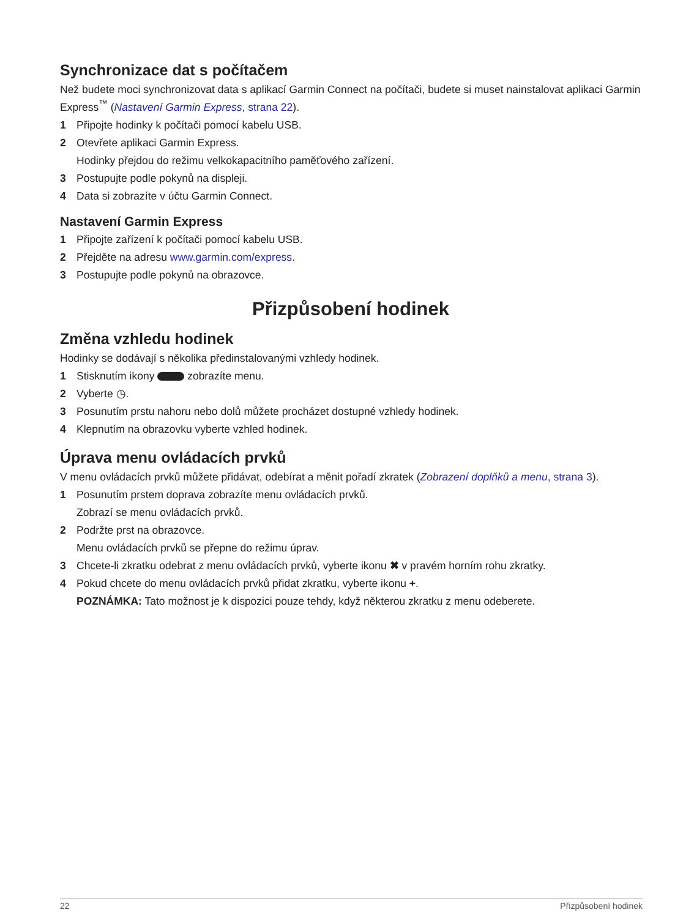Synchronizace dat s počítačem
Než budete moci synchronizovat data s aplikací Garmin Connect na počítači, budete si muset nainstalovat aplikaci Garmin Express<sup>™</sup> (Nastavení Garmin Express, strana 22).
1 Připojte hodinky k počítači pomocí kabelu USB.
2 Otevřete aplikaci Garmin Express.
Hodinky přejdou do režimu velkokapacitního paměťového zařízení.
3 Postupujte podle pokynů na displeji.
4 Data si zobrazíte v účtu Garmin Connect.
Nastavení Garmin Express
1 Připojte zařízení k počítači pomocí kabelu USB.
2 Přejděte na adresu www.garmin.com/express.
3 Postupujte podle pokynů na obrazovce.
Přizpůsobení hodinek
Změna vzhledu hodinek
Hodinky se dodávají s několika předinstalovanými vzhledy hodinek.
1 Stisknutím ikony zobrazíte menu.
2 Vyberte ◷.
3 Posunutím prstu nahoru nebo dolů můžete procházet dostupné vzhledy hodinek.
4 Klepnutím na obrazovku vyberte vzhled hodinek.
Úprava menu ovládacích prvků
V menu ovládacích prvků můžete přidávat, odebírat a měnit pořadí zkratek (Zobrazení doplňků a menu, strana 3).
1 Posunutím prstem doprava zobrazíte menu ovládacích prvků.
Zobrazí se menu ovládacích prvků.
2 Podržte prst na obrazovce.
Menu ovládacích prvků se přepne do režimu úprav.
3 Chcete-li zkratku odebrat z menu ovládacích prvků, vyberte ikonu ✖ v pravém horním rohu zkratky.
4 Pokud chcete do menu ovládacích prvků přidat zkratku, vyberte ikonu +.
POZNÁMKA: Tato možnost je k dispozici pouze tehdy, když některou zkratku z menu odeberete.
22 Přizpůsobení hodinek